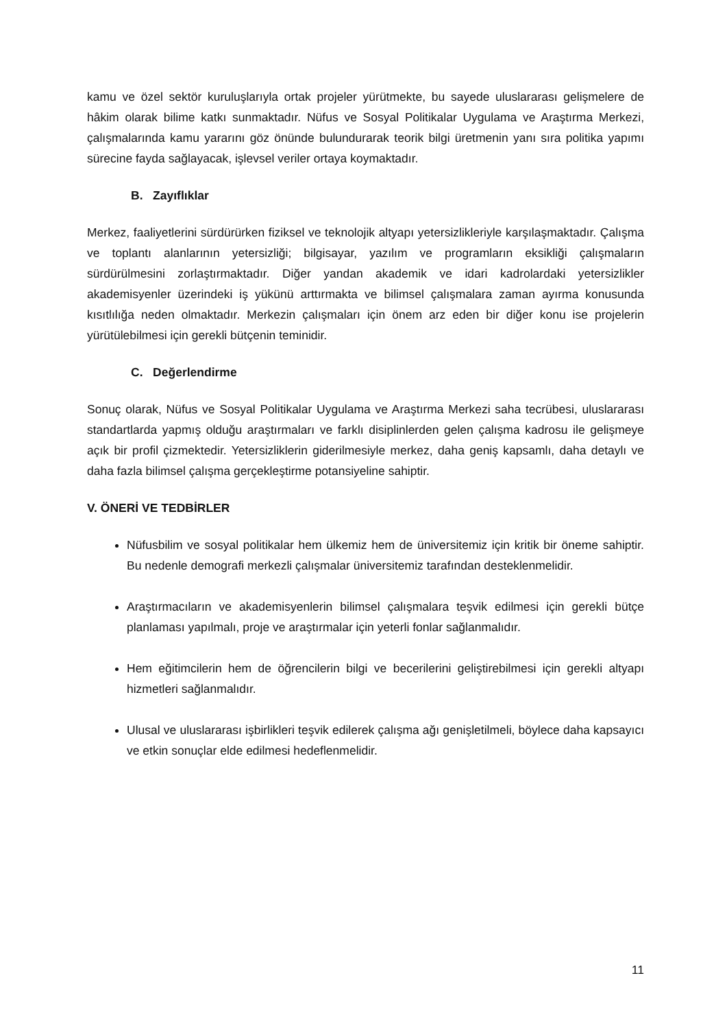kamu ve özel sektör kuruluşlarıyla ortak projeler yürütmekte, bu sayede uluslararası gelişmelere de hâkim olarak bilime katkı sunmaktadır. Nüfus ve Sosyal Politikalar Uygulama ve Araştırma Merkezi, çalışmalarında kamu yararını göz önünde bulundurarak teorik bilgi üretmenin yanı sıra politika yapımı sürecine fayda sağlayacak, işlevsel veriler ortaya koymaktadır.
B. Zayıflıklar
Merkez, faaliyetlerini sürdürürken fiziksel ve teknolojik altyapı yetersizlikleriyle karşılaşmaktadır. Çalışma ve toplantı alanlarının yetersizliği; bilgisayar, yazılım ve programların eksikliği çalışmaların sürdürülmesini zorlaştırmaktadır. Diğer yandan akademik ve idari kadrolardaki yetersizlikler akademisyenler üzerindeki iş yükünü arttırmakta ve bilimsel çalışmalara zaman ayırma konusunda kısıtlılığa neden olmaktadır. Merkezin çalışmaları için önem arz eden bir diğer konu ise projelerin yürütülebilmesi için gerekli bütçenin teminidir.
C. Değerlendirme
Sonuç olarak, Nüfus ve Sosyal Politikalar Uygulama ve Araştırma Merkezi saha tecrübesi, uluslararası standartlarda yapmış olduğu araştırmaları ve farklı disiplinlerden gelen çalışma kadrosu ile gelişmeye açık bir profil çizmektedir. Yetersizliklerin giderilmesiyle merkez, daha geniş kapsamlı, daha detaylı ve daha fazla bilimsel çalışma gerçekleştirme potansiyeline sahiptir.
V. ÖNERİ VE TEDBİRLER
Nüfusbilim ve sosyal politikalar hem ülkemiz hem de üniversitemiz için kritik bir öneme sahiptir. Bu nedenle demografi merkezli çalışmalar üniversitemiz tarafından desteklenmelidir.
Araştırmacıların ve akademisyenlerin bilimsel çalışmalara teşvik edilmesi için gerekli bütçe planlaması yapılmalı, proje ve araştırmalar için yeterli fonlar sağlanmalıdır.
Hem eğitimcilerin hem de öğrencilerin bilgi ve becerilerini geliştirebilmesi için gerekli altyapı hizmetleri sağlanmalıdır.
Ulusal ve uluslararası işbirlikleri teşvik edilerek çalışma ağı genişletilmeli, böylece daha kapsayıcı ve etkin sonuçlar elde edilmesi hedeflenmelidir.
11